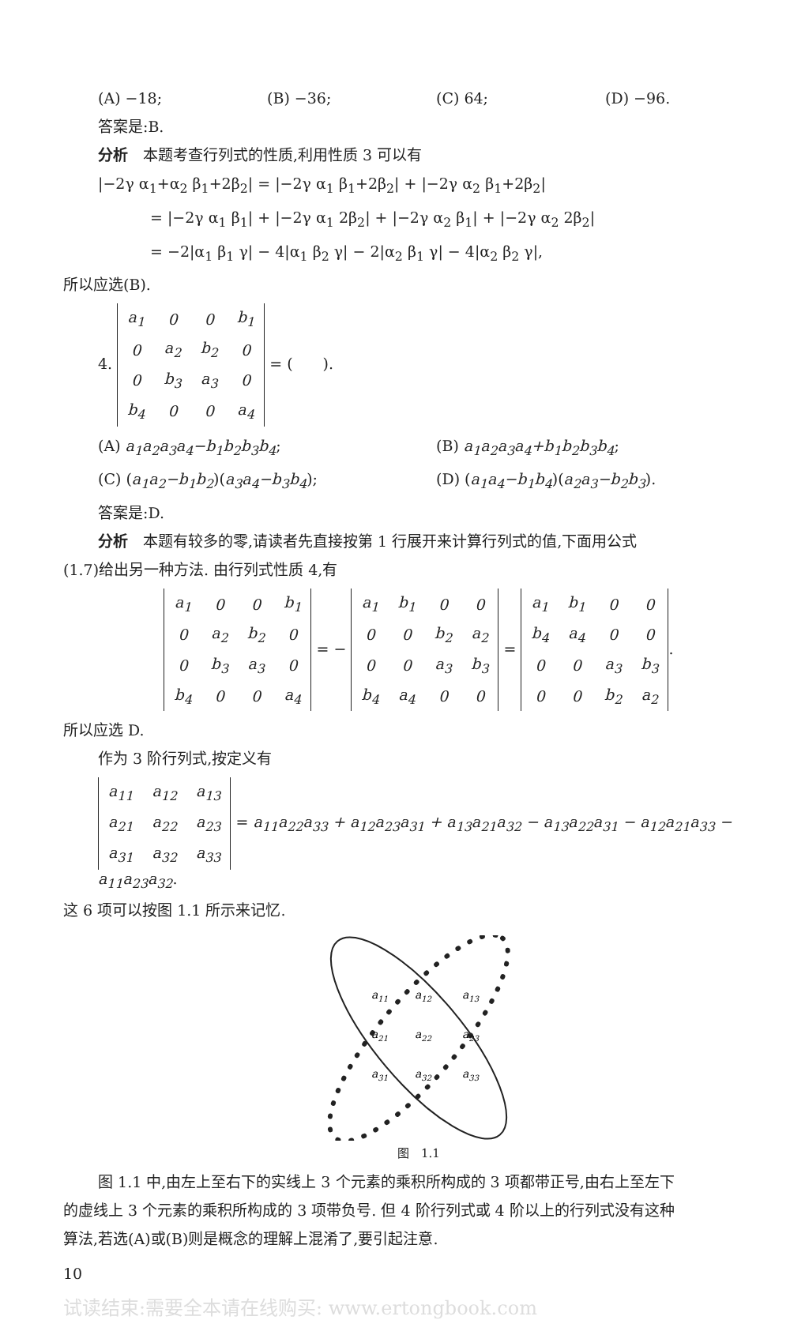(A) −18; (B) −36; (C) 64; (D) −96.
答案是:B.
分析　本题考查行列式的性质,利用性质 3 可以有
|−2γ α<sub>1</sub>+α<sub>2</sub> β<sub>1</sub>+2β<sub>2</sub>| = |−2γ α<sub>1</sub> β<sub>1</sub>+2β<sub>2</sub>| + |−2γ α<sub>2</sub> β<sub>1</sub>+2β<sub>2</sub>|
= |−2γ α<sub>1</sub> β<sub>1</sub>| + |−2γ α<sub>1</sub> 2β<sub>2</sub>| + |−2γ α<sub>2</sub> β<sub>1</sub>| + |−2γ α<sub>2</sub> 2β<sub>2</sub>|
= −2|α<sub>1</sub> β<sub>1</sub> γ| − 4|α<sub>1</sub> β<sub>2</sub> γ| − 2|α<sub>2</sub> β<sub>1</sub> γ| − 4|α<sub>2</sub> β<sub>2</sub> γ|,
所以应选(B).
4.
| a<sub>1</sub> | 0 | 0 | b<sub>1</sub> |
| 0 | a<sub>2</sub> | b<sub>2</sub> | 0 |
| 0 | b<sub>3</sub> | a<sub>3</sub> | 0 |
| b<sub>4</sub> | 0 | 0 | a<sub>4</sub> |
= (　　).
(A) a<sub>1</sub>a<sub>2</sub>a<sub>3</sub>a<sub>4</sub>−b<sub>1</sub>b<sub>2</sub>b<sub>3</sub>b<sub>4</sub>; (B) a<sub>1</sub>a<sub>2</sub>a<sub>3</sub>a<sub>4</sub>+b<sub>1</sub>b<sub>2</sub>b<sub>3</sub>b<sub>4</sub>;
(C) (a<sub>1</sub>a<sub>2</sub>−b<sub>1</sub>b<sub>2</sub>)(a<sub>3</sub>a<sub>4</sub>−b<sub>3</sub>b<sub>4</sub>); (D) (a<sub>1</sub>a<sub>4</sub>−b<sub>1</sub>b<sub>4</sub>)(a<sub>2</sub>a<sub>3</sub>−b<sub>2</sub>b<sub>3</sub>).
答案是:D.
分析　本题有较多的零,请读者先直接按第 1 行展开来计算行列式的值,下面用公式
(1.7)给出另一种方法. 由行列式性质 4,有
| a<sub>1</sub> | 0 | 0 | b<sub>1</sub> |
| 0 | a<sub>2</sub> | b<sub>2</sub> | 0 |
| 0 | b<sub>3</sub> | a<sub>3</sub> | 0 |
| b<sub>4</sub> | 0 | 0 | a<sub>4</sub> |
= −
| a<sub>1</sub> | b<sub>1</sub> | 0 | 0 |
| 0 | 0 | b<sub>2</sub> | a<sub>2</sub> |
| 0 | 0 | a<sub>3</sub> | b<sub>3</sub> |
| b<sub>4</sub> | a<sub>4</sub> | 0 | 0 |
=
| a<sub>1</sub> | b<sub>1</sub> | 0 | 0 |
| b<sub>4</sub> | a<sub>4</sub> | 0 | 0 |
| 0 | 0 | a<sub>3</sub> | b<sub>3</sub> |
| 0 | 0 | b<sub>2</sub> | a<sub>2</sub> |
.
所以应选 D.
作为 3 阶行列式,按定义有
| a<sub>11</sub> | a<sub>12</sub> | a<sub>13</sub> |
| a<sub>21</sub> | a<sub>22</sub> | a<sub>23</sub> |
| a<sub>31</sub> | a<sub>32</sub> | a<sub>33</sub> |
= a<sub>11</sub>a<sub>22</sub>a<sub>33</sub> + a<sub>12</sub>a<sub>23</sub>a<sub>31</sub> + a<sub>13</sub>a<sub>21</sub>a<sub>32</sub> − a<sub>13</sub>a<sub>22</sub>a<sub>31</sub> − a<sub>12</sub>a<sub>21</sub>a<sub>33</sub> − a<sub>11</sub>a<sub>23</sub>a<sub>32</sub>.
这 6 项可以按图 1.1 所示来记忆.
a11
a12
a13
a21
a22
a23
a31
a32
a33
图　1.1
图 1.1 中,由左上至右下的实线上 3 个元素的乘积所构成的 3 项都带正号,由右上至左下
的虚线上 3 个元素的乘积所构成的 3 项带负号. 但 4 阶行列式或 4 阶以上的行列式没有这种
算法,若选(A)或(B)则是概念的理解上混淆了,要引起注意.
10
试读结束:需要全本请在线购买: www.ertongbook.com